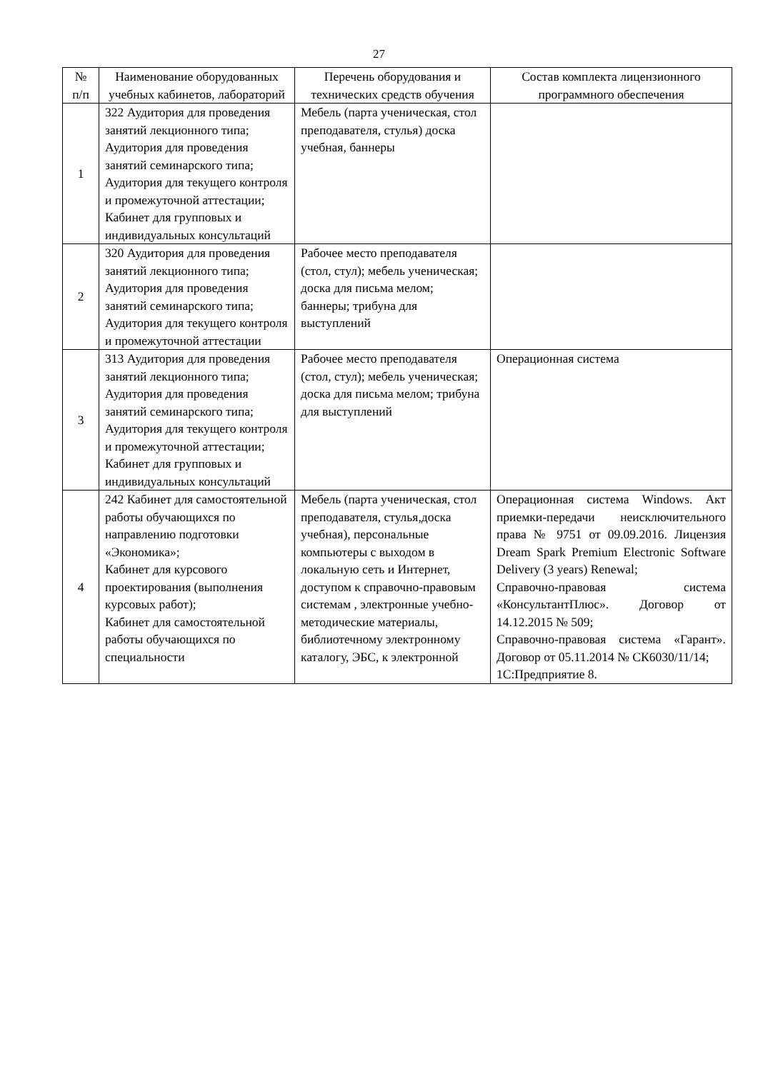27
| № п/п | Наименование оборудованных учебных кабинетов, лабораторий | Перечень оборудования и технических средств обучения | Состав комплекта лицензионного программного обеспечения |
| --- | --- | --- | --- |
| 1 | 322 Аудитория для проведения занятий лекционного типа; Аудитория для проведения занятий семинарского типа; Аудитория для текущего контроля и промежуточной аттестации; Кабинет для групповых и индивидуальных консультаций | Мебель (парта ученическая, стол преподавателя, стулья) доска учебная, баннеры | |
| 2 | 320 Аудитория для проведения занятий лекционного типа; Аудитория для проведения занятий семинарского типа; Аудитория для текущего контроля и промежуточной аттестации | Рабочее место преподавателя (стол, стул); мебель ученическая; доска для письма мелом; баннеры; трибуна для выступлений | |
| 3 | 313 Аудитория для проведения занятий лекционного типа; Аудитория для проведения занятий семинарского типа; Аудитория для текущего контроля и промежуточной аттестации; Кабинет для групповых и индивидуальных консультаций | Рабочее место преподавателя (стол, стул); мебель ученическая; доска для письма мелом; трибуна для выступлений | Операционная система |
| 4 | 242 Кабинет для самостоятельной работы обучающихся по направлению подготовки «Экономика»; Кабинет для курсового проектирования (выполнения курсовых работ); Кабинет для самостоятельной работы обучающихся по специальности | Мебель (парта ученическая, стол преподавателя, стулья,доска учебная), персональные компьютеры с выходом в локальную сеть и Интернет, доступом к справочно-правовым системам , электронные учебно-методические материалы, библиотечному электронному каталогу, ЭБС, к электронной | Операционная система Windows. Акт приемки-передачи неисключительного права № 9751 от 09.09.2016. Лицензия Dream Spark Premium Electronic Software Delivery (3 years) Renewal; Справочно-правовая система «КонсультантПлюс». Договор от 14.12.2015 № 509; Справочно-правовая система «Гарант». Договор от 05.11.2014 № СК6030/11/14; 1С:Предприятие 8. |